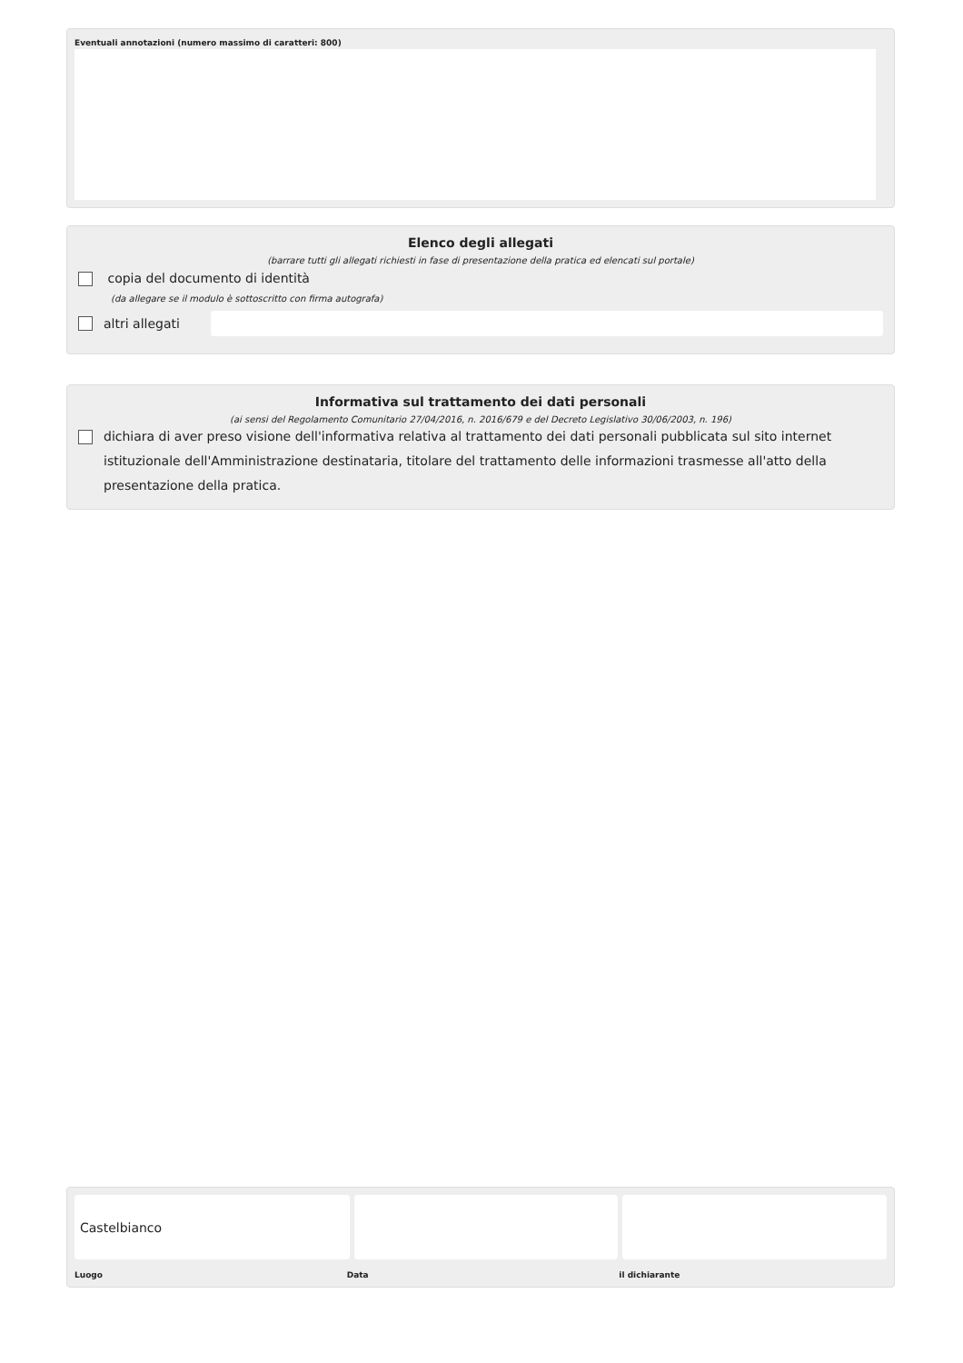Eventuali annotazioni (numero massimo di caratteri: 800)
Elenco degli allegati
(barrare tutti gli allegati richiesti in fase di presentazione della pratica ed elencati sul portale)
copia del documento di identità
(da allegare se il modulo è sottoscritto con firma autografa)
altri allegati
Informativa sul trattamento dei dati personali
(ai sensi del Regolamento Comunitario 27/04/2016, n. 2016/679 e del Decreto Legislativo 30/06/2003, n. 196)
dichiara di aver preso visione dell'informativa relativa al trattamento dei dati personali pubblicata sul sito internet istituzionale dell'Amministrazione destinataria, titolare del trattamento delle informazioni trasmesse all'atto della presentazione della pratica.
Castelbianco
Luogo Data il dichiarante